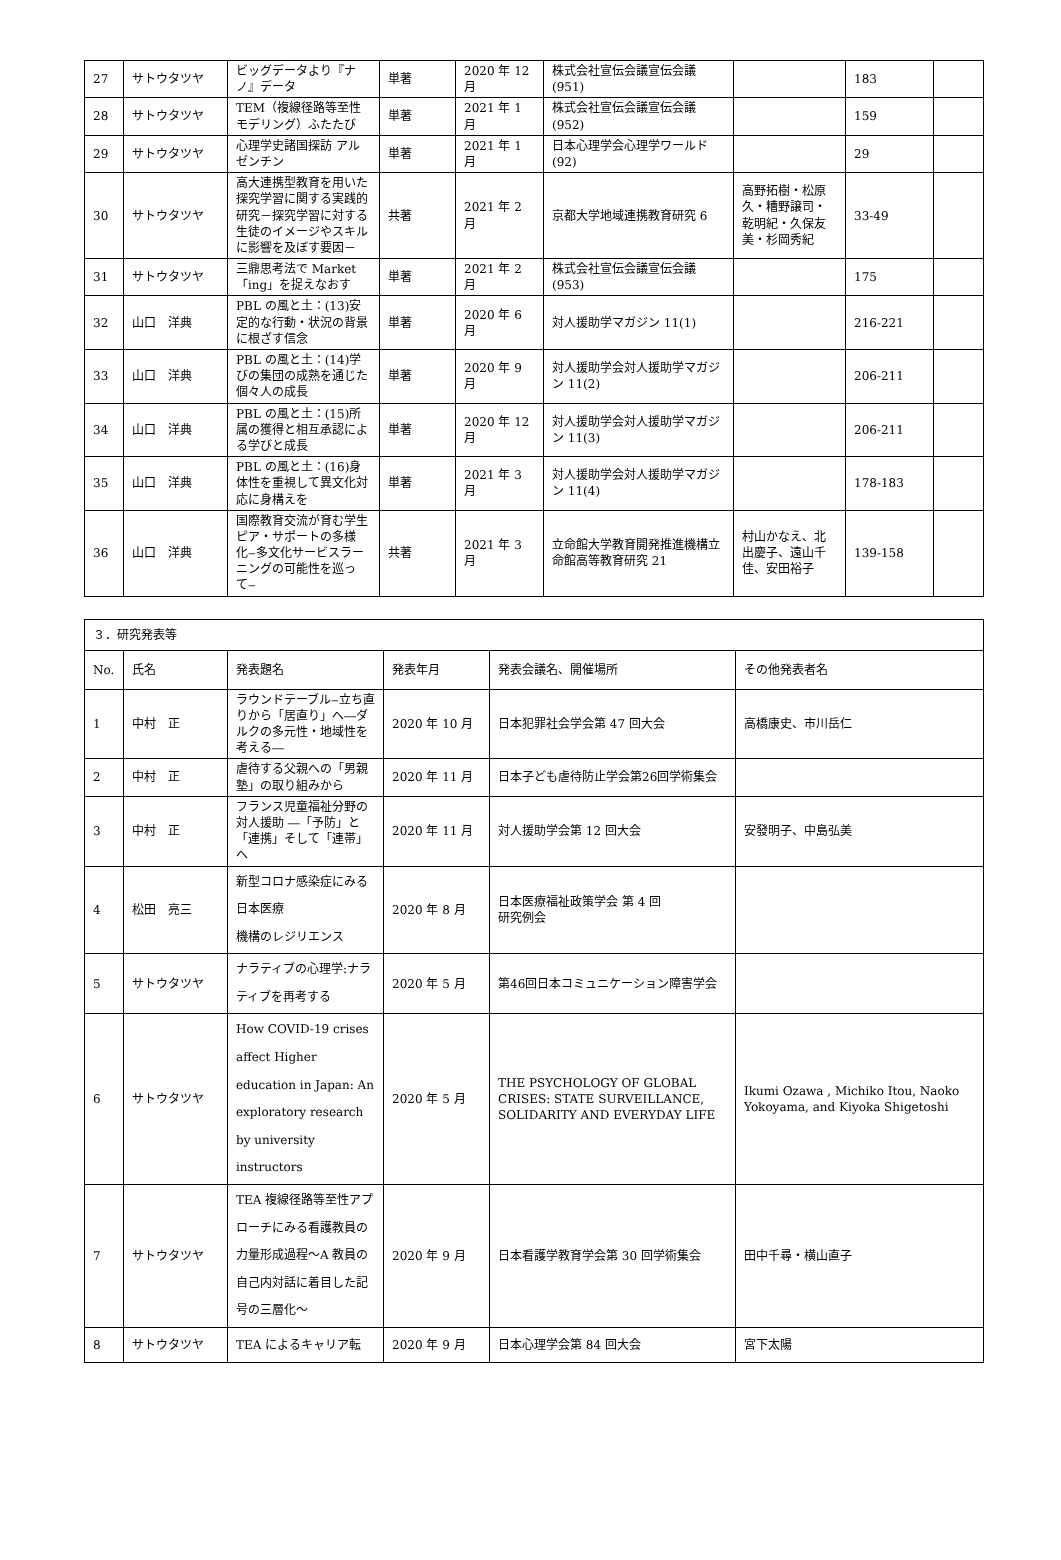| 27 | サトウタツヤ | ビッグデータより『ナノ』データ | 単著 | 2020 年 12 月 | 株式会社宣伝会議宣伝会議(951) | | 183 | |
| 28 | サトウタツヤ | TEM（複線径路等至性モデリング）ふたたび | 単著 | 2021 年 1 月 | 株式会社宣伝会議宣伝会議(952) | | 159 | |
| 29 | サトウタツヤ | 心理学史諸国探訪 アルゼンチン | 単著 | 2021 年 1 月 | 日本心理学会心理学ワールド(92) | | 29 | |
| 30 | サトウタツヤ | 高大連携型教育を用いた探究学習に関する実践的研究－探究学習に対する生徒のイメージやスキルに影響を及ぼす要因－ | 共著 | 2021 年 2 月 | 京都大学地域連携教育研究 6 | 高野拓樹・松原久・糟野譲司・乾明紀・久保友美・杉岡秀紀 | 33-49 | |
| 31 | サトウタツヤ | 三鼎思考法で Market「ing」を捉えなおす | 単著 | 2021 年 2 月 | 株式会社宣伝会議宣伝会議(953) | | 175 | |
| 32 | 山口 洋典 | PBL の風と土：(13)安定的な行動・状況の背景に根ざす信念 | 単著 | 2020 年 6 月 | 対人援助学マガジン 11(1) | | 216-221 | |
| 33 | 山口 洋典 | PBL の風と土：(14)学びの集団の成熟を通じた個々人の成長 | 単著 | 2020 年 9 月 | 対人援助学会対人援助学マガジン 11(2) | | 206-211 | |
| 34 | 山口 洋典 | PBL の風と土：(15)所属の獲得と相互承認による学びと成長 | 単著 | 2020 年 12 月 | 対人援助学会対人援助学マガジン 11(3) | | 206-211 | |
| 35 | 山口 洋典 | PBL の風と土：(16)身体性を重視して異文化対応に身構えを | 単著 | 2021 年 3 月 | 対人援助学会対人援助学マガジン 11(4) | | 178-183 | |
| 36 | 山口 洋典 | 国際教育交流が育む学生ピア・サポートの多様化‒多文化サービスラーニングの可能性を巡って‒ | 共著 | 2021 年 3 月 | 立命館大学教育開発推進機構立命館高等教育研究 21 | 村山かなえ、北出慶子、遠山千佳、安田裕子 | 139-158 | |
| ３．研究発表等 | | | | | |
| No. | 氏名 | 発表題名 | 発表年月 | 発表会議名、開催場所 | その他発表者名 |
| 1 | 中村 正 | ラウンドテーブル‒立ち直りから「居直り」へ―ダルクの多元性・地域性を考える― | 2020 年 10 月 | 日本犯罪社会学会第 47 回大会 | 高橋康史、市川岳仁 |
| 2 | 中村 正 | 虐待する父親への「男親塾」の取り組みから | 2020 年 11 月 | 日本子ども虐待防止学会第26回学術集会 | |
| 3 | 中村 正 | フランス児童福祉分野の対人援助 ―「予防」と「連携」そして「連帯」へ | 2020 年 11 月 | 対人援助学会第 12 回大会 | 安發明子、中島弘美 |
| 4 | 松田 亮三 | 新型コロナ感染症にみる日本医療 機構のレジリエンス | 2020 年 8 月 | 日本医療福祉政策学会 第 4 回 研究例会 | |
| 5 | サトウタツヤ | ナラティブの心理学:ナラティブを再考する | 2020 年 5 月 | 第46回日本コミュニケーション障害学会 | |
| 6 | サトウタツヤ | How COVID-19 crises affect Higher education in Japan: An exploratory research by university instructors | 2020 年 5 月 | THE PSYCHOLOGY OF GLOBAL CRISES: STATE SURVEILLANCE, SOLIDARITY AND EVERYDAY LIFE | Ikumi Ozawa , Michiko Itou, Naoko Yokoyama, and Kiyoka Shigetoshi |
| 7 | サトウタツヤ | TEA 複線径路等至性アプローチにみる看護教員の力量形成過程～A 教員の自己内対話に着目した記号の三層化～ | 2020 年 9 月 | 日本看護学教育学会第 30 回学術集会 | 田中千尋・横山直子 |
| 8 | サトウタツヤ | TEA によるキャリア転 | 2020 年 9 月 | 日本心理学会第 84 回大会 | 宮下太陽 |